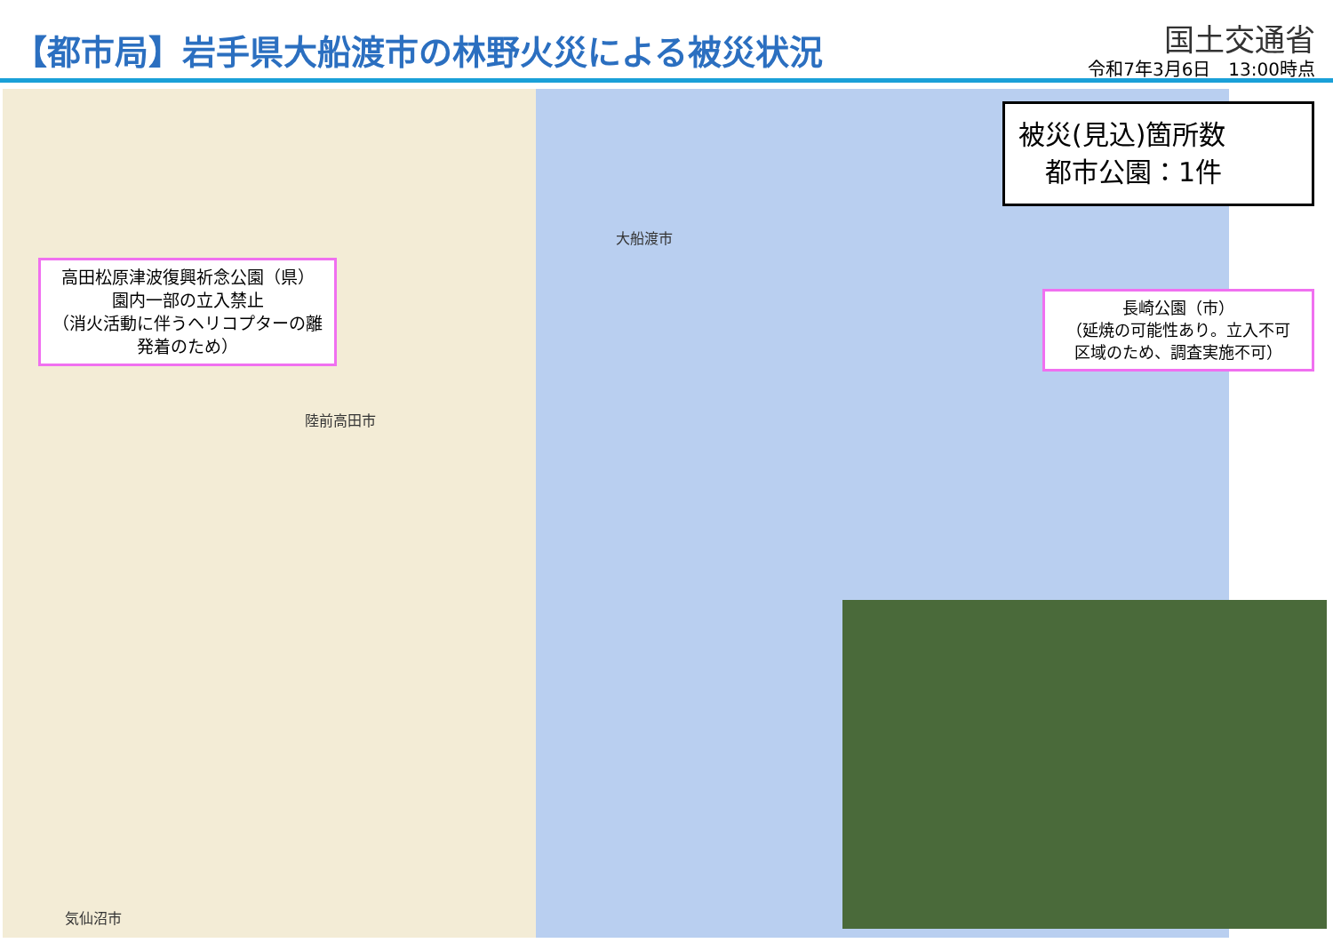【都市局】岩手県大船渡市の林野火災による被災状況
国土交通省
令和7年3月6日　13:00時点
大船渡市
陸前高田市
気仙沼市
高田松原津波復興祈念公園（県）
園内一部の立入禁止
（消火活動に伴うヘリコプターの離
発着のため）
被災(見込)箇所数
　都市公園：1件
長崎公園（市）
（延焼の可能性あり。立入不可
区域のため、調査実施不可）